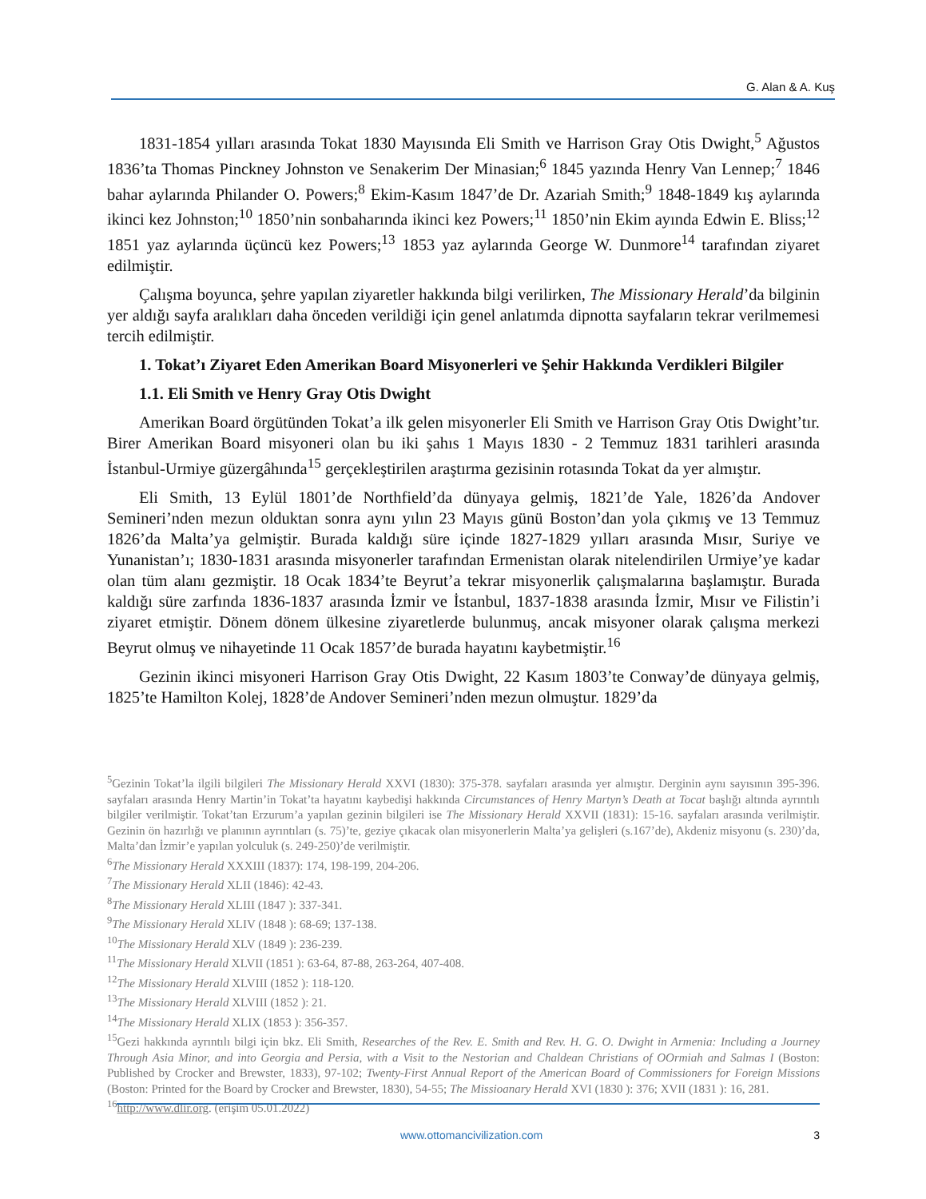G. Alan & A. Kuş
1831-1854 yılları arasında Tokat 1830 Mayısında Eli Smith ve Harrison Gray Otis Dwight,<sup>5</sup> Ağustos 1836’ta Thomas Pinckney Johnston ve Senakerim Der Minasian;<sup>6</sup> 1845 yazında Henry Van Lennep;<sup>7</sup> 1846 bahar aylarında Philander O. Powers;<sup>8</sup> Ekim-Kasım 1847’de Dr. Azariah Smith;<sup>9</sup> 1848-1849 kış aylarında ikinci kez Johnston;<sup>10</sup> 1850’nin sonbaharında ikinci kez Powers;<sup>11</sup> 1850’nin Ekim ayında Edwin E. Bliss;<sup>12</sup> 1851 yaz aylarında üçüncü kez Powers;<sup>13</sup> 1853 yaz aylarında George W. Dunmore<sup>14</sup> tarafından ziyaret edilmiştir.
Çalışma boyunca, şehre yapılan ziyaretler hakkında bilgi verilirken, The Missionary Herald’da bilginin yer aldığı sayfa aralıkları daha önceden verildiği için genel anlatımda dipnotta sayfaların tekrar verilmemesi tercih edilmiştir.
1. Tokat’ı Ziyaret Eden Amerikan Board Misyonerleri ve Şehir Hakkında Verdikleri Bilgiler
1.1. Eli Smith ve Henry Gray Otis Dwight
Amerikan Board örgütünden Tokat’a ilk gelen misyonerler Eli Smith ve Harrison Gray Otis Dwight’tır. Birer Amerikan Board misyoneri olan bu iki şahıs 1 Mayıs 1830 - 2 Temmuz 1831 tarihleri arasında İstanbul-Urmiye güzergâhında<sup>15</sup> gerçekleştirilen araştırma gezisinin rotasında Tokat da yer almıştır.
Eli Smith, 13 Eylül 1801’de Northfield’da dünyaya gelmiş, 1821’de Yale, 1826’da Andover Semineri’nden mezun olduktan sonra aynı yılın 23 Mayıs günü Boston’dan yola çıkmış ve 13 Temmuz 1826’da Malta’ya gelmiştir. Burada kaldığı süre içinde 1827-1829 yılları arasında Mısır, Suriye ve Yunanistan’ı; 1830-1831 arasında misyonerler tarafından Ermenistan olarak nitelendirilen Urmiye’ye kadar olan tüm alanı gezmiştir. 18 Ocak 1834’te Beyrut’a tekrar misyonerlik çalışmalarına başlamıştır. Burada kaldığı süre zarfında 1836-1837 arasında İzmir ve İstanbul, 1837-1838 arasında İzmir, Mısır ve Filistin’i ziyaret etmiştir. Dönem dönem ülkesine ziyaretlerde bulunmuş, ancak misyoner olarak çalışma merkezi Beyrut olmuş ve nihayetinde 11 Ocak 1857’de burada hayatını kaybetmiştir.<sup>16</sup>
Gezinin ikinci misyoneri Harrison Gray Otis Dwight, 22 Kasım 1803’te Conway’de dünyaya gelmiş, 1825’te Hamilton Kolej, 1828’de Andover Semineri’nden mezun olmuştur. 1829’da
<sup>5</sup> Gezinin Tokat’la ilgili bilgileri The Missionary Herald XXVI (1830): 375-378. sayfaları arasında yer almıştır. Derginin aynı sayısının 395-396. sayfaları arasında Henry Martin’in Tokat’ta hayatını kaybedişi hakkında Circumstances of Henry Martyn’s Death at Tocat başlığı altında ayrıntılı bilgiler verilmiştir. Tokat’tan Erzurum’a yapılan gezinin bilgileri ise The Missionary Herald XXVII (1831): 15-16. sayfaları arasında verilmiştir. Gezinin ön hazırlığı ve planının ayrıntıları (s. 75)’te, geziye çıkacak olan misyonerlerin Malta’ya gelişleri (s.167’de), Akdeniz misyonu (s. 230)’da, Malta’dan İzmir’e yapılan yolculuk (s. 249-250)’de verilmiştir.
<sup>6</sup> The Missionary Herald XXXIII (1837): 174, 198-199, 204-206.
<sup>7</sup> The Missionary Herald XLII (1846): 42-43.
<sup>8</sup> The Missionary Herald XLIII (1847 ): 337-341.
<sup>9</sup> The Missionary Herald XLIV (1848 ): 68-69; 137-138.
<sup>10</sup> The Missionary Herald XLV (1849 ): 236-239.
<sup>11</sup> The Missionary Herald XLVII (1851 ): 63-64, 87-88, 263-264, 407-408.
<sup>12</sup> The Missionary Herald XLVIII (1852 ): 118-120.
<sup>13</sup> The Missionary Herald XLVIII (1852 ): 21.
<sup>14</sup> The Missionary Herald XLIX (1853 ): 356-357.
<sup>15</sup> Gezi hakkında ayrıntılı bilgi için bkz. Eli Smith, Researches of the Rev. E. Smith and Rev. H. G. O. Dwight in Armenia: Including a Journey Through Asia Minor, and into Georgia and Persia, with a Visit to the Nestorian and Chaldean Christians of OOrmiah and Salmas I (Boston: Published by Crocker and Brewster, 1833), 97-102; Twenty-First Annual Report of the American Board of Commissioners for Foreign Missions (Boston: Printed for the Board by Crocker and Brewster, 1830), 54-55; The Missioanary Herald XVI (1830 ): 376; XVII (1831 ): 16, 281.
<sup>16</sup> http://www.dlir.org. (erişim 05.01.2022)
www.ottomancivilization.com 3